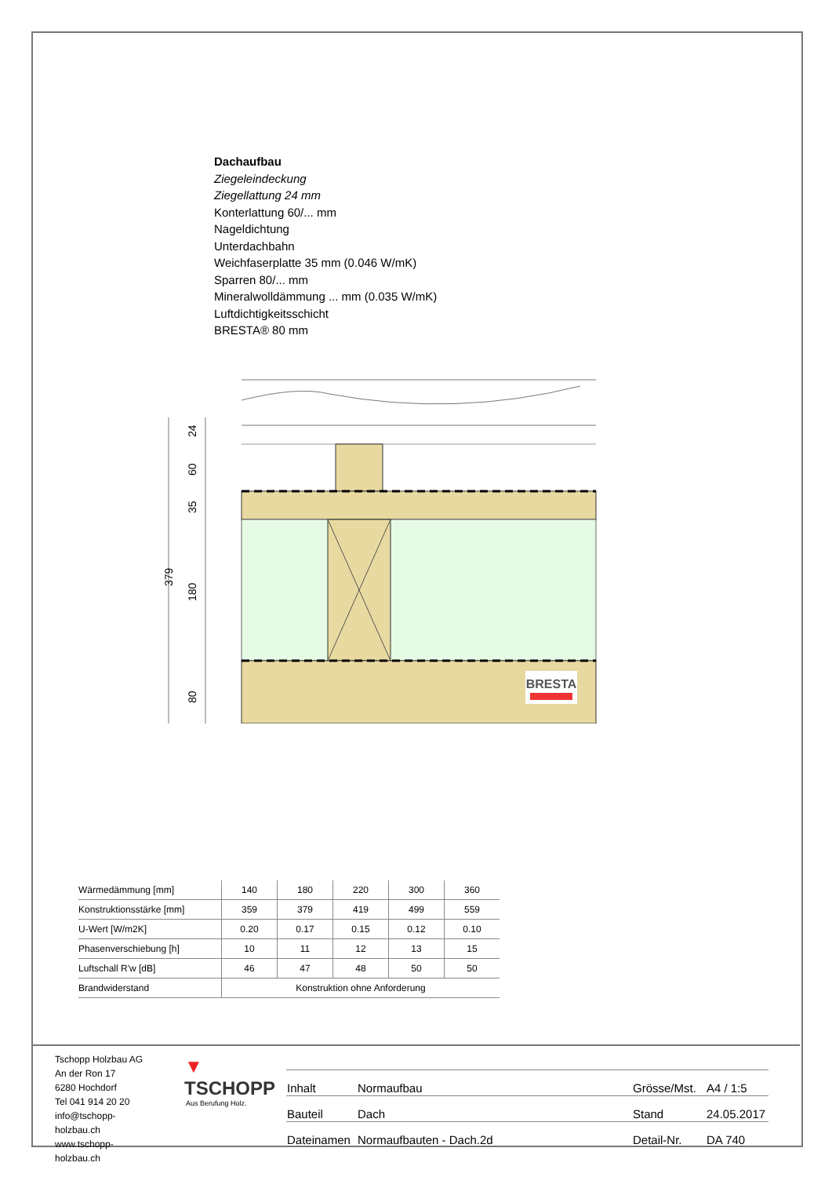Dachaufbau
Ziegeleindeckung
Ziegellattung 24 mm
Konterlattung 60/... mm
Nageldichtung
Unterdachbahn
Weichfaserplatte 35 mm (0.046 W/mK)
Sparren 80/... mm
Mineralwolldämmung ... mm (0.035 W/mK)
Luftdichtigkeitsschicht
BRESTA® 80 mm
BRESTA
24
60
35
180
80
379
| Wärmedämmung [mm] | 140 | 180 | 220 | 300 | 360 |
| Konstruktionsstärke [mm] | 359 | 379 | 419 | 499 | 559 |
| U-Wert [W/m2K] | 0.20 | 0.17 | 0.15 | 0.12 | 0.10 |
| Phasenverschiebung [h] | 10 | 11 | 12 | 13 | 15 |
| Luftschall R'w [dB] | 46 | 47 | 48 | 50 | 50 |
| Brandwiderstand | Konstruktion ohne Anforderung | | | | |
Tschopp Holzbau AG
An der Ron 17
6280 Hochdorf
Tel 041 914 20 20
info@tschopp-holzbau.ch
www.tschopp-holzbau.ch
▼ TSCHOPP
Aus Berufung Holz.
| Inhalt | Normaufbau | Grösse/Mst. | A4 / 1:5 |
| Bauteil | Dach | Stand | 24.05.2017 |
| Dateinamen | Normaufbauten - Dach.2d | Detail-Nr. | DA 740 |